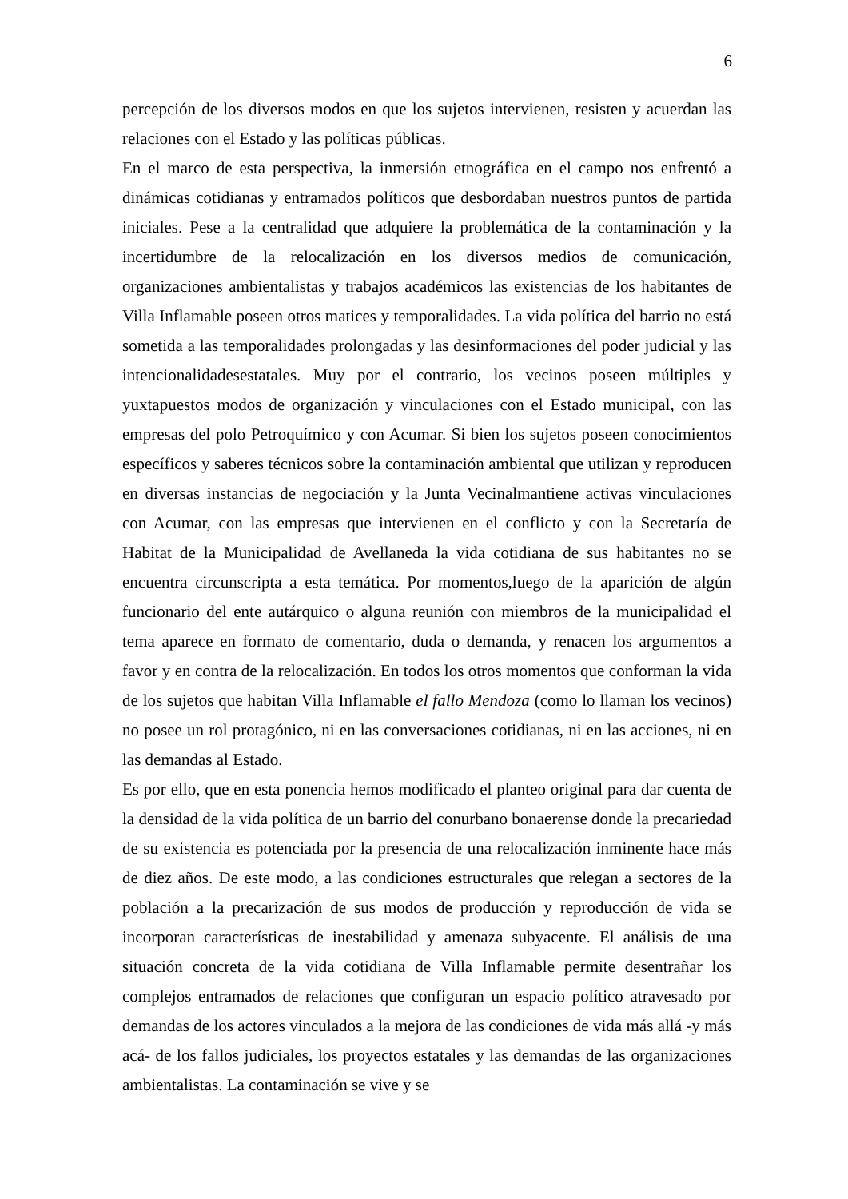6
percepción de los diversos modos en que los sujetos intervienen, resisten y acuerdan las relaciones con el Estado y las políticas públicas.
En el marco de esta perspectiva, la inmersión etnográfica en el campo nos enfrentó a dinámicas cotidianas y entramados políticos que desbordaban nuestros puntos de partida iniciales. Pese a la centralidad que adquiere la problemática de la contaminación y la incertidumbre de la relocalización en los diversos medios de comunicación, organizaciones ambientalistas y trabajos académicos las existencias de los habitantes de Villa Inflamable poseen otros matices y temporalidades. La vida política del barrio no está sometida a las temporalidades prolongadas y las desinformaciones del poder judicial y las intencionalidadesestatales. Muy por el contrario, los vecinos poseen múltiples y yuxtapuestos modos de organización y vinculaciones con el Estado municipal, con las empresas del polo Petroquímico y con Acumar. Si bien los sujetos poseen conocimientos específicos y saberes técnicos sobre la contaminación ambiental que utilizan y reproducen en diversas instancias de negociación y la Junta Vecinalmantiene activas vinculaciones con Acumar, con las empresas que intervienen en el conflicto y con la Secretaría de Habitat de la Municipalidad de Avellaneda la vida cotidiana de sus habitantes no se encuentra circunscripta a esta temática. Por momentos,luego de la aparición de algún funcionario del ente autárquico o alguna reunión con miembros de la municipalidad el tema aparece en formato de comentario, duda o demanda, y renacen los argumentos a favor y en contra de la relocalización. En todos los otros momentos que conforman la vida de los sujetos que habitan Villa Inflamable el fallo Mendoza (como lo llaman los vecinos) no posee un rol protagónico, ni en las conversaciones cotidianas, ni en las acciones, ni en las demandas al Estado.
Es por ello, que en esta ponencia hemos modificado el planteo original para dar cuenta de la densidad de la vida política de un barrio del conurbano bonaerense donde la precariedad de su existencia es potenciada por la presencia de una relocalización inminente hace más de diez años. De este modo, a las condiciones estructurales que relegan a sectores de la población a la precarización de sus modos de producción y reproducción de vida se incorporan características de inestabilidad y amenaza subyacente. El análisis de una situación concreta de la vida cotidiana de Villa Inflamable permite desentrañar los complejos entramados de relaciones que configuran un espacio político atravesado por demandas de los actores vinculados a la mejora de las condiciones de vida más allá -y más acá- de los fallos judiciales, los proyectos estatales y las demandas de las organizaciones ambientalistas. La contaminación se vive y se